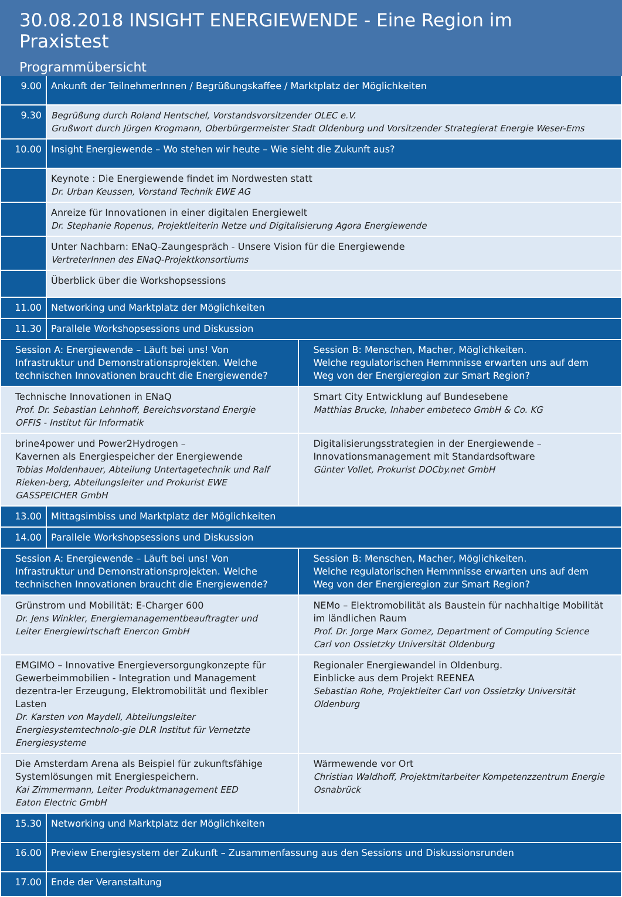30.08.2018 INSIGHT ENERGIEWENDE - Eine Region im Praxistest
Programmübersicht
| 9.00 | Ankunft der TeilnehmerInnen / Begrüßungskaffee / Marktplatz der Möglichkeiten |
| 9.30 | Begrüßung durch Roland Hentschel, Vorstandsvorsitzender OLEC e.V. Grußwort durch Jürgen Krogmann, Oberbürgermeister Stadt Oldenburg und Vorsitzender Strategierat Energie Weser-Ems |
| 10.00 | Insight Energiewende – Wo stehen wir heute – Wie sieht die Zukunft aus? |
| | Keynote : Die Energiewende findet im Nordwesten statt Dr. Urban Keussen, Vorstand Technik EWE AG |
| | Anreize für Innovationen in einer digitalen Energiewelt Dr. Stephanie Ropenus, Projektleiterin Netze und Digitalisierung Agora Energiewende |
| | Unter Nachbarn: ENaQ-Zaungespräch - Unsere Vision für die Energiewende VertreterInnen des ENaQ-Projektkonsortiums |
| | Überblick über die Workshopsessions |
| 11.00 | Networking und Marktplatz der Möglichkeiten |
| 11.30 | Parallele Workshopsessions und Diskussion |
| Session A: Energiewende – Läuft bei uns! Von Infrastruktur und Demonstrationsprojekten. Welche technischen Innovationen braucht die Energiewende? | Session B: Menschen, Macher, Möglichkeiten. Welche regulatorischen Hemmnisse erwarten uns auf dem Weg von der Energieregion zur Smart Region? |
| Technische Innovationen in ENaQ Prof. Dr. Sebastian Lehnhoff, Bereichsvorstand Energie OFFIS - Institut für Informatik | Smart City Entwicklung auf Bundesebene Matthias Brucke, Inhaber embeteco GmbH & Co. KG |
| brine4power und Power2Hydrogen – Kavernen als Energiespeicher der Energiewende Tobias Moldenhauer, Abteilung Untertagetechnik und Ralf Rieken-berg, Abteilungsleiter und Prokurist EWE GASSPEICHER GmbH | Digitalisierungsstrategien in der Energiewende – Innovationsmanagement mit Standardsoftware Günter Vollet, Prokurist DOCby.net GmbH |
| 13.00 | Mittagsimbiss und Marktplatz der Möglichkeiten |
| 14.00 | Parallele Workshopsessions und Diskussion |
| Session A: Energiewende – Läuft bei uns! Von Infrastruktur und Demonstrationsprojekten. Welche technischen Innovationen braucht die Energiewende? | Session B: Menschen, Macher, Möglichkeiten. Welche regulatorischen Hemmnisse erwarten uns auf dem Weg von der Energieregion zur Smart Region? |
| Grünstrom und Mobilität: E-Charger 600 Dr. Jens Winkler, Energiemanagementbeauftragter und Leiter Energiewirtschaft Enercon GmbH | NEMo – Elektromobilität als Baustein für nachhaltige Mobilität im ländlichen Raum Prof. Dr. Jorge Marx Gomez, Department of Computing Science Carl von Ossietzky Universität Oldenburg |
| EMGIMO – Innovative Energieversorgungkonzepte für Gewerbeimmobilien - Integration und Management dezentra-ler Erzeugung, Elektromobilität und flexibler Lasten Dr. Karsten von Maydell, Abteilungsleiter Energiesystemtechnolo-gie DLR Institut für Vernetzte Energiesysteme | Regionaler Energiewandel in Oldenburg. Einblicke aus dem Projekt REENEA Sebastian Rohe, Projektleiter Carl von Ossietzky Universität Oldenburg |
| Die Amsterdam Arena als Beispiel für zukunftsfähige Systemlösungen mit Energiespeichern. Kai Zimmermann, Leiter Produktmanagement EED Eaton Electric GmbH | Wärmewende vor Ort Christian Waldhoff, Projektmitarbeiter Kompetenzzentrum Energie Osnabrück |
| 15.30 | Networking und Marktplatz der Möglichkeiten |
| 16.00 | Preview Energiesystem der Zukunft – Zusammenfassung aus den Sessions und Diskussionsrunden |
| 17.00 | Ende der Veranstaltung |